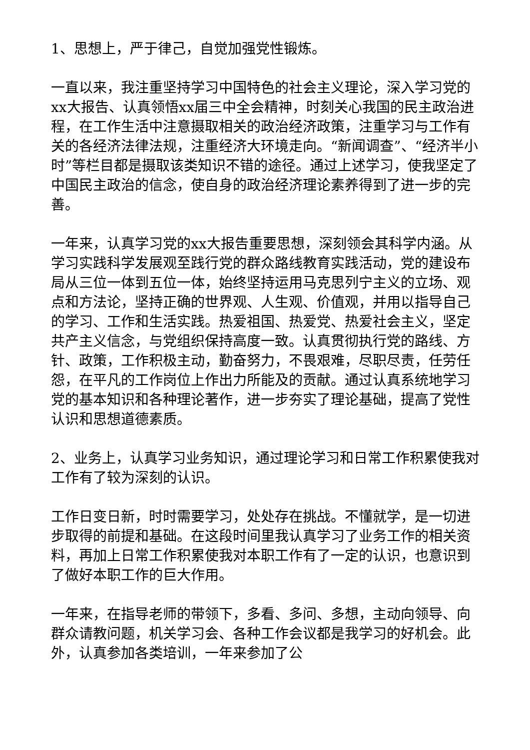1、思想上，严于律己，自觉加强党性锻炼。
一直以来，我注重坚持学习中国特色的社会主义理论，深入学习党的xx大报告、认真领悟xx届三中全会精神，时刻关心我国的民主政治进程，在工作生活中注意摄取相关的政治经济政策，注重学习与工作有关的各经济法律法规，注重经济大环境走向。“新闻调查”、“经济半小时”等栏目都是摄取该类知识不错的途径。通过上述学习，使我坚定了中国民主政治的信念，使自身的政治经济理论素养得到了进一步的完善。
一年来，认真学习党的xx大报告重要思想，深刻领会其科学内涵。从学习实践科学发展观至践行党的群众路线教育实践活动，党的建设布局从三位一体到五位一体，始终坚持运用马克思列宁主义的立场、观点和方法论，坚持正确的世界观、人生观、价值观，并用以指导自己的学习、工作和生活实践。热爱祖国、热爱党、热爱社会主义，坚定共产主义信念，与党组织保持高度一致。认真贯彻执行党的路线、方针、政策，工作积极主动，勤奋努力，不畏艰难，尽职尽责，任劳任怨，在平凡的工作岗位上作出力所能及的贡献。通过认真系统地学习党的基本知识和各种理论著作，进一步夯实了理论基础，提高了党性认识和思想道德素质。
2、业务上，认真学习业务知识，通过理论学习和日常工作积累使我对工作有了较为深刻的认识。
工作日变日新，时时需要学习，处处存在挑战。不懂就学，是一切进步取得的前提和基础。在这段时间里我认真学习了业务工作的相关资料，再加上日常工作积累使我对本职工作有了一定的认识，也意识到了做好本职工作的巨大作用。
一年来，在指导老师的带领下，多看、多问、多想，主动向领导、向群众请教问题，机关学习会、各种工作会议都是我学习的好机会。此外，认真参加各类培训，一年来参加了公